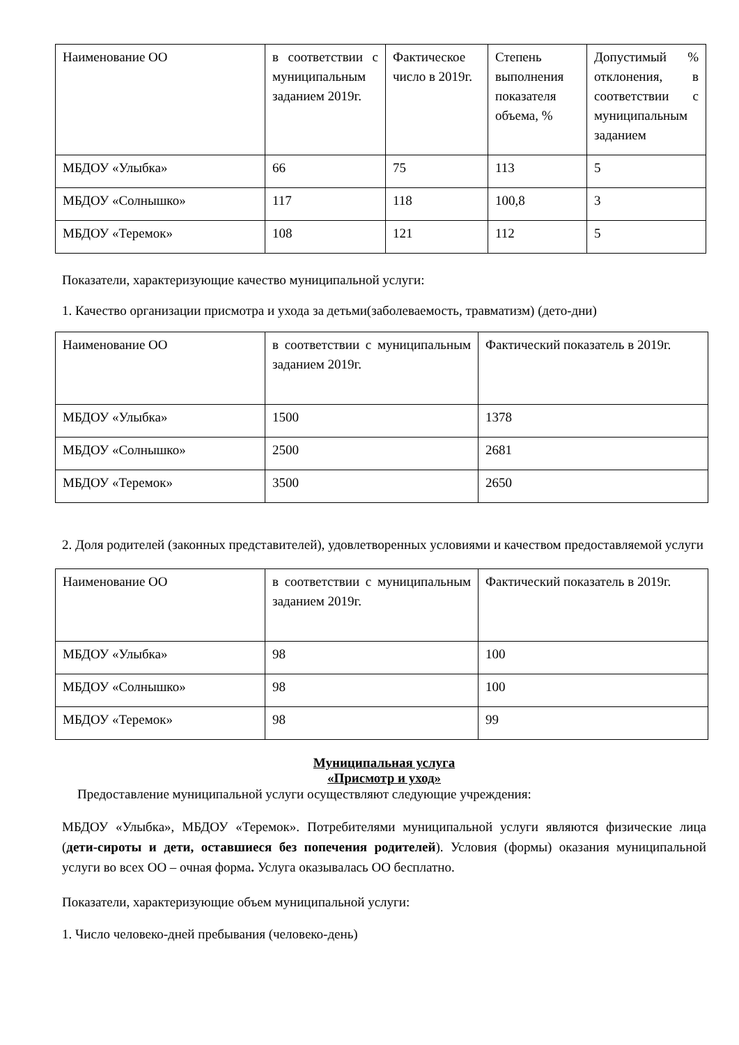| Наименование ОО | в соответствии с муниципальным заданием 2019г. | Фактическое число в 2019г. | Степень выполнения показателя объема, % | Допустимый % отклонения, в соответствии с муниципальным заданием |
| МБДОУ «Улыбка» | 66 | 75 | 113 | 5 |
| МБДОУ «Солнышко» | 117 | 118 | 100,8 | 3 |
| МБДОУ «Теремок» | 108 | 121 | 112 | 5 |
Показатели, характеризующие качество муниципальной услуги:
1. Качество организации присмотра и ухода за детьми(заболеваемость, травматизм) (дето-дни)
| Наименование ОО | в соответствии с муниципальным заданием 2019г. | Фактический показатель в 2019г. |
| МБДОУ «Улыбка» | 1500 | 1378 |
| МБДОУ «Солнышко» | 2500 | 2681 |
| МБДОУ «Теремок» | 3500 | 2650 |
2. Доля родителей (законных представителей), удовлетворенных условиями и качеством предоставляемой услуги
| Наименование ОО | в соответствии с муниципальным заданием 2019г. | Фактический показатель в 2019г. |
| МБДОУ «Улыбка» | 98 | 100 |
| МБДОУ «Солнышко» | 98 | 100 |
| МБДОУ «Теремок» | 98 | 99 |
Муниципальная услуга
«Присмотр и уход»
Предоставление муниципальной услуги осуществляют следующие учреждения:
МБДОУ «Улыбка», МБДОУ «Теремок». Потребителями муниципальной услуги являются физические лица (дети-сироты и дети, оставшиеся без попечения родителей). Условия (формы) оказания муниципальной услуги во всех ОО – очная форма. Услуга оказывалась ОО бесплатно.
Показатели, характеризующие объем муниципальной услуги:
1. Число человеко-дней пребывания (человеко-день)